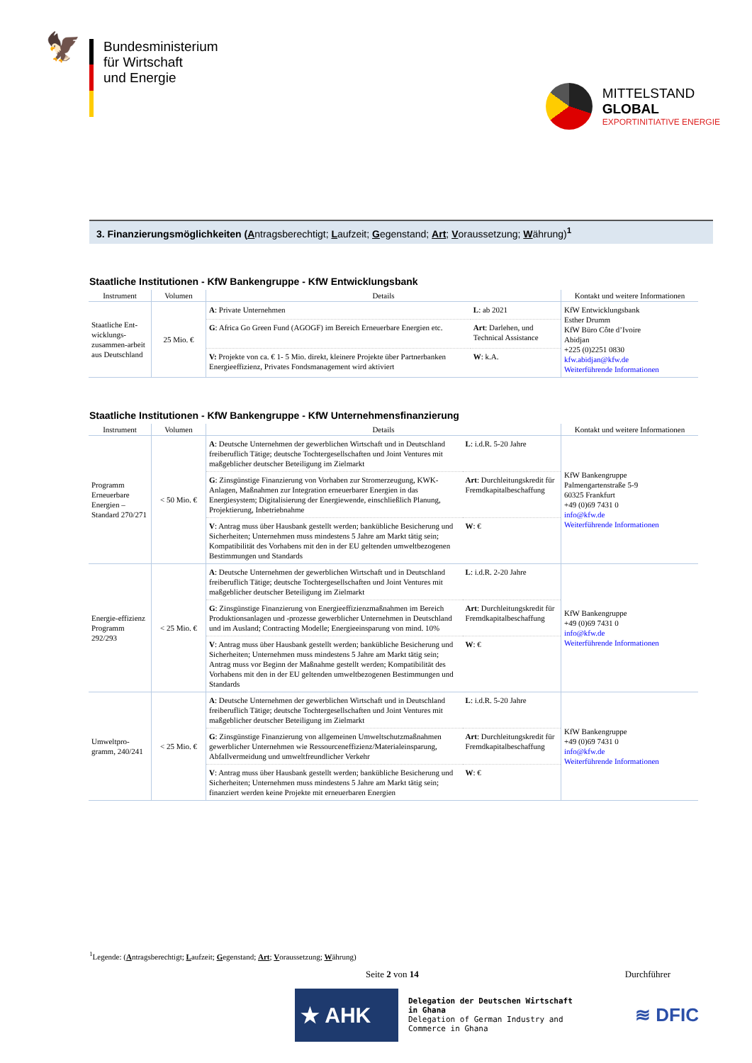🦅
Bundesministerium
für Wirtschaft
und Energie
MITTELSTAND
GLOBAL
EXPORTINITIATIVE ENERGIE
3. Finanzierungsmöglichkeiten (Antragsberechtigt; Laufzeit; Gegenstand; Art; Voraussetzung; Währung)<sup>1</sup>
Staatliche Institutionen - KfW Bankengruppe - KfW Entwicklungsbank
| Instrument | Volumen | Details | | Kontakt und weitere Informationen |
| --- | --- | --- | --- | --- |
| Staatliche Ent-wicklungs-zusammen-arbeit aus Deutschland | 25 Mio. € | A : Private Unternehmen | L : ab 2021 | KfW Entwicklungsbank Esther Drumm KfW Büro Côte d’Ivoire Abidjan +225 (0)2251 0830 kfw.abidjan@kfw.de Weiterführende Informationen |
| | | G : Africa Go Green Fund (AGOGF) im Bereich Erneuerbare Energien etc. | Art : Darlehen, und Technical Assistance | |
| | | V: Projekte von ca. € 1- 5 Mio. direkt, kleinere Projekte über Partnerbanken Energieeffizienz, Privates Fondsmanagement wird aktiviert | W : k.A. | |
Staatliche Institutionen - KfW Bankengruppe - KfW Unternehmensfinanzierung
| Instrument | Volumen | Details | | Kontakt und weitere Informationen |
| --- | --- | --- | --- | --- |
| Programm Erneuerbare Energien – Standard 270/271 | < 50 Mio. € | A : Deutsche Unternehmen der gewerblichen Wirtschaft und in Deutschland freiberuflich Tätige; deutsche Tochtergesellschaften und Joint Ventures mit maßgeblicher deutscher Beteiligung im Zielmarkt | L : i.d.R. 5-20 Jahre | KfW Bankengruppe Palmengartenstraße 5-9 60325 Frankfurt +49 (0)69 7431 0 info@kfw.de Weiterführende Informationen |
| | | G : Zinsgünstige Finanzierung von Vorhaben zur Stromerzeugung, KWK-Anlagen, Maßnahmen zur Integration erneuerbarer Energien in das Energiesystem; Digitalisierung der Energiewende, einschließlich Planung, Projektierung, Inbetriebnahme | Art : Durchleitungskredit für Fremdkapitalbeschaffung | |
| | | V : Antrag muss über Hausbank gestellt werden; bankübliche Besicherung und Sicherheiten; Unternehmen muss mindestens 5 Jahre am Markt tätig sein; Kompatibilität des Vorhabens mit den in der EU geltenden umweltbezogenen Bestimmungen und Standards | W : € | |
| Energie-effizienz Programm 292/293 | < 25 Mio. € | A : Deutsche Unternehmen der gewerblichen Wirtschaft und in Deutschland freiberuflich Tätige; deutsche Tochtergesellschaften und Joint Ventures mit maßgeblicher deutscher Beteiligung im Zielmarkt | L : i.d.R. 2-20 Jahre | KfW Bankengruppe +49 (0)69 7431 0 info@kfw.de Weiterführende Informationen |
| | | G : Zinsgünstige Finanzierung von Energieeffizienzmaßnahmen im Bereich Produktionsanlagen und -prozesse gewerblicher Unternehmen in Deutschland und im Ausland; Contracting Modelle; Energieeinsparung von mind. 10% | Art : Durchleitungskredit für Fremdkapitalbeschaffung | |
| | | V : Antrag muss über Hausbank gestellt werden; bankübliche Besicherung und Sicherheiten; Unternehmen muss mindestens 5 Jahre am Markt tätig sein; Antrag muss vor Beginn der Maßnahme gestellt werden; Kompatibilität des Vorhabens mit den in der EU geltenden umweltbezogenen Bestimmungen und Standards | W : € | |
| Umweltpro-gramm, 240/241 | < 25 Mio. € | A : Deutsche Unternehmen der gewerblichen Wirtschaft und in Deutschland freiberuflich Tätige; deutsche Tochtergesellschaften und Joint Ventures mit maßgeblicher deutscher Beteiligung im Zielmarkt | L : i.d.R. 5-20 Jahre | KfW Bankengruppe +49 (0)69 7431 0 info@kfw.de Weiterführende Informationen |
| | | G : Zinsgünstige Finanzierung von allgemeinen Umweltschutzmaßnahmen gewerblicher Unternehmen wie Ressourceneffizienz/Materialeinsparung, Abfallvermeidung und umweltfreundlicher Verkehr | Art : Durchleitungskredit für Fremdkapitalbeschaffung | |
| | | V : Antrag muss über Hausbank gestellt werden; bankübliche Besicherung und Sicherheiten; Unternehmen muss mindestens 5 Jahre am Markt tätig sein; finanziert werden keine Projekte mit erneuerbaren Energien | W : € | |
<sup>1</sup> Legende: (Antragsberechtigt; Laufzeit; Gegenstand; Art; Voraussetzung; Währung)
Seite 2 von 14 Durchführer
★ AHK
Delegation der Deutschen Wirtschaft
in Ghana
Delegation of German Industry and
Commerce in Ghana
≋ DFIC